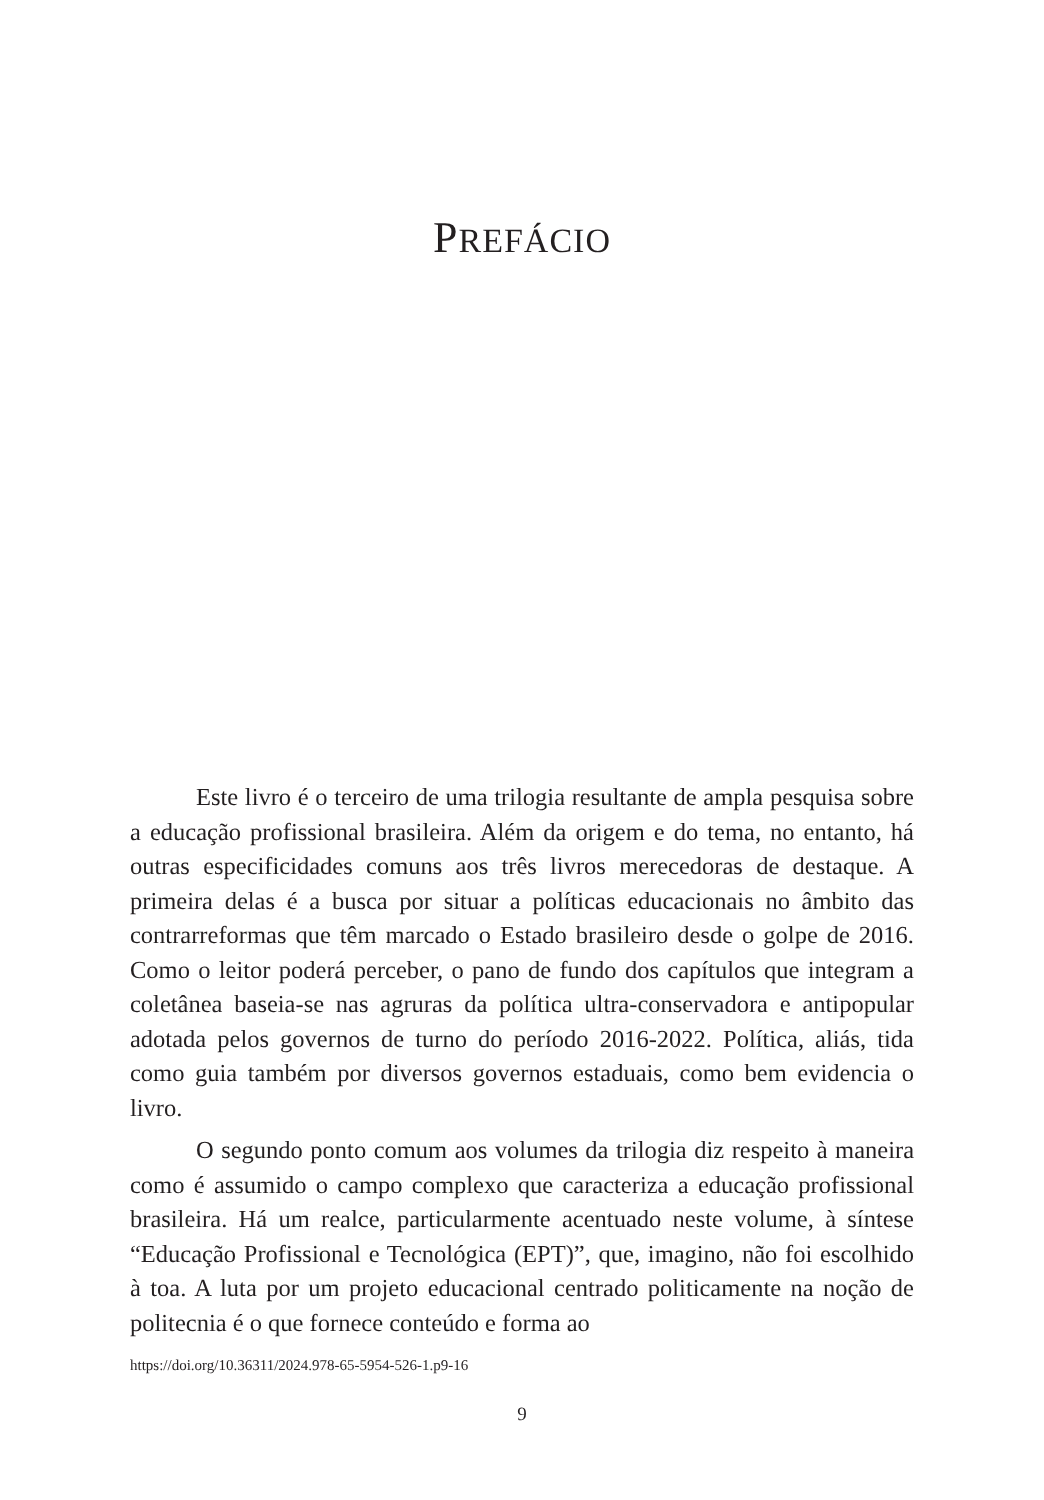PREFÁCIO
Este livro é o terceiro de uma trilogia resultante de ampla pesquisa sobre a educação profissional brasileira. Além da origem e do tema, no entanto, há outras especificidades comuns aos três livros merecedoras de destaque. A primeira delas é a busca por situar a políticas educacionais no âmbito das contrarreformas que têm marcado o Estado brasileiro desde o golpe de 2016. Como o leitor poderá perceber, o pano de fundo dos capítulos que integram a coletânea baseia-se nas agruras da política ultra-conservadora e antipopular adotada pelos governos de turno do período 2016-2022. Política, aliás, tida como guia também por diversos governos estaduais, como bem evidencia o livro.
O segundo ponto comum aos volumes da trilogia diz respeito à maneira como é assumido o campo complexo que caracteriza a educação profissional brasileira. Há um realce, particularmente acentuado neste volume, à síntese “Educação Profissional e Tecnológica (EPT)”, que, imagino, não foi escolhido à toa. A luta por um projeto educacional centrado politicamente na noção de politecnia é o que fornece conteúdo e forma ao
https://doi.org/10.36311/2024.978-65-5954-526-1.p9-16
9